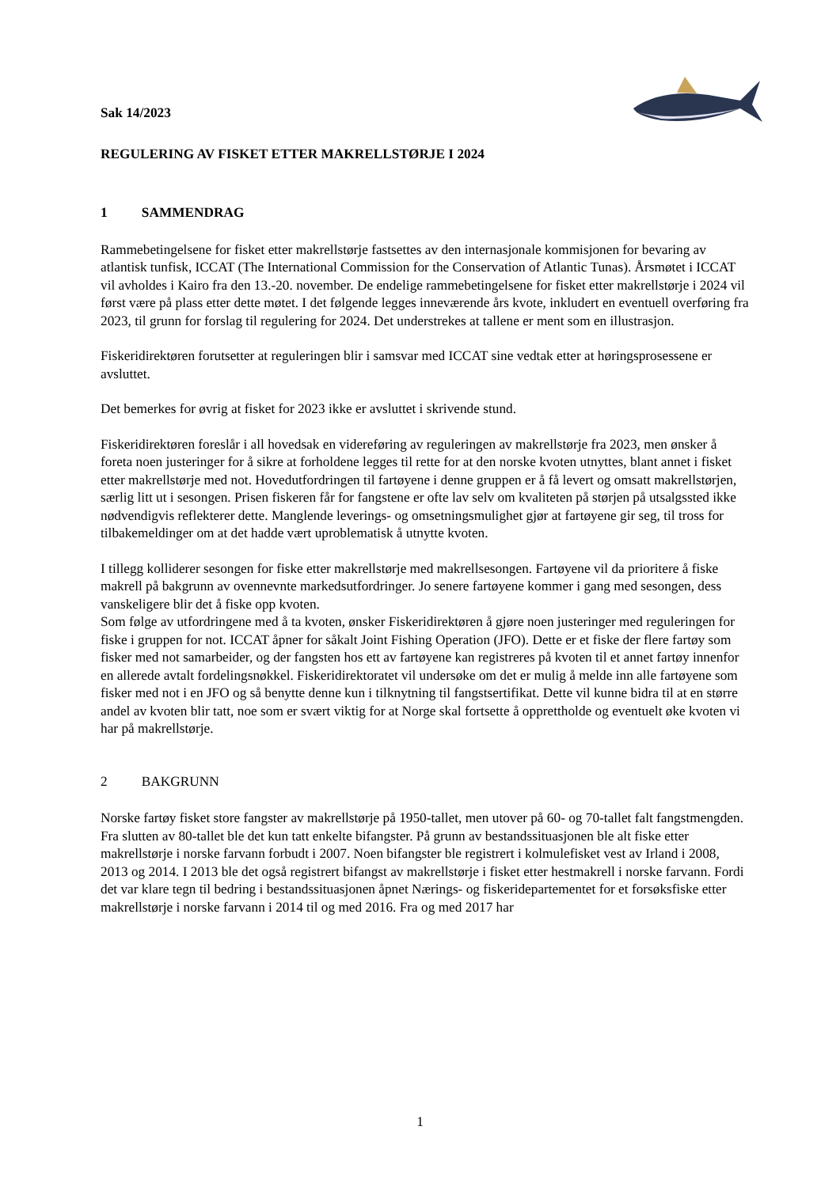Sak 14/2023
REGULERING AV FISKET ETTER MAKRELLSTØRJE I 2024
1 SAMMENDRAG
Rammebetingelsene for fisket etter makrellstørje fastsettes av den internasjonale kommisjonen for bevaring av atlantisk tunfisk, ICCAT (The International Commission for the Conservation of Atlantic Tunas). Årsmøtet i ICCAT vil avholdes i Kairo fra den 13.-20. november. De endelige rammebetingelsene for fisket etter makrellstørje i 2024 vil først være på plass etter dette møtet. I det følgende legges inneværende års kvote, inkludert en eventuell overføring fra 2023, til grunn for forslag til regulering for 2024. Det understrekes at tallene er ment som en illustrasjon.
Fiskeridirektøren forutsetter at reguleringen blir i samsvar med ICCAT sine vedtak etter at høringsprosessene er avsluttet.
Det bemerkes for øvrig at fisket for 2023 ikke er avsluttet i skrivende stund.
Fiskeridirektøren foreslår i all hovedsak en videreføring av reguleringen av makrellstørje fra 2023, men ønsker å foreta noen justeringer for å sikre at forholdene legges til rette for at den norske kvoten utnyttes, blant annet i fisket etter makrellstørje med not. Hovedutfordringen til fartøyene i denne gruppen er å få levert og omsatt makrellstørjen, særlig litt ut i sesongen. Prisen fiskeren får for fangstene er ofte lav selv om kvaliteten på størjen på utsalgssted ikke nødvendigvis reflekterer dette. Manglende leverings- og omsetningsmulighet gjør at fartøyene gir seg, til tross for tilbakemeldinger om at det hadde vært uproblematisk å utnytte kvoten.
I tillegg kolliderer sesongen for fiske etter makrellstørje med makrellsesongen. Fartøyene vil da prioritere å fiske makrell på bakgrunn av ovennevnte markedsutfordringer. Jo senere fartøyene kommer i gang med sesongen, dess vanskeligere blir det å fiske opp kvoten.
Som følge av utfordringene med å ta kvoten, ønsker Fiskeridirektøren å gjøre noen justeringer med reguleringen for fiske i gruppen for not. ICCAT åpner for såkalt Joint Fishing Operation (JFO). Dette er et fiske der flere fartøy som fisker med not samarbeider, og der fangsten hos ett av fartøyene kan registreres på kvoten til et annet fartøy innenfor en allerede avtalt fordelingsnøkkel. Fiskeridirektoratet vil undersøke om det er mulig å melde inn alle fartøyene som fisker med not i en JFO og så benytte denne kun i tilknytning til fangstsertifikat. Dette vil kunne bidra til at en større andel av kvoten blir tatt, noe som er svært viktig for at Norge skal fortsette å opprettholde og eventuelt øke kvoten vi har på makrellstørje.
2 BAKGRUNN
Norske fartøy fisket store fangster av makrellstørje på 1950-tallet, men utover på 60- og 70-tallet falt fangstmengden. Fra slutten av 80-tallet ble det kun tatt enkelte bifangster. På grunn av bestandssituasjonen ble alt fiske etter makrellstørje i norske farvann forbudt i 2007. Noen bifangster ble registrert i kolmulefisket vest av Irland i 2008, 2013 og 2014. I 2013 ble det også registrert bifangst av makrellstørje i fisket etter hestmakrell i norske farvann. Fordi det var klare tegn til bedring i bestandssituasjonen åpnet Nærings- og fiskeridepartementet for et forsøksfiske etter makrellstørje i norske farvann i 2014 til og med 2016. Fra og med 2017 har
1